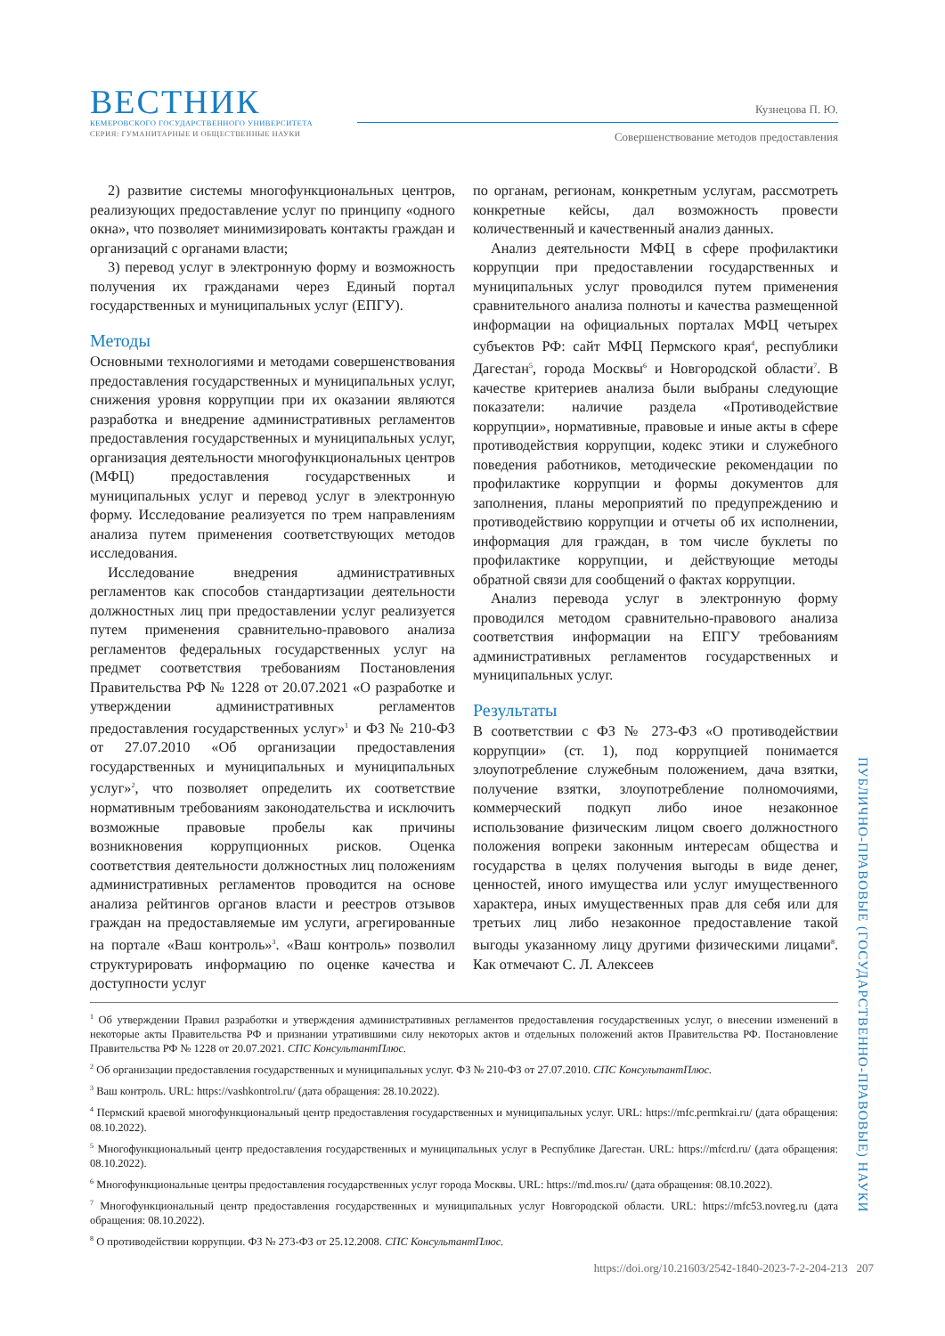ВЕСТНИК
КЕМЕРОВСКОГО ГОСУДАРСТВЕННОГО УНИВЕРСИТЕТА
СЕРИЯ: ГУМАНИТАРНЫЕ И ОБЩЕСТВЕННЫЕ НАУКИ
Кузнецова П. Ю.
Совершенствование методов предоставления
2) развитие системы многофункциональных центров, реализующих предоставление услуг по принципу «одного окна», что позволяет минимизировать контакты граждан и организаций с органами власти;
3) перевод услуг в электронную форму и возможность получения их гражданами через Единый портал государственных и муниципальных услуг (ЕПГУ).
Методы
Основными технологиями и методами совершенствования предоставления государственных и муниципальных услуг, снижения уровня коррупции при их оказании являются разработка и внедрение административных регламентов предоставления государственных и муниципальных услуг, организация деятельности многофункциональных центров (МФЦ) предоставления государственных и муниципальных услуг и перевод услуг в электронную форму. Исследование реализуется по трем направлениям анализа путем применения соответствующих методов исследования.
Исследование внедрения административных регламентов как способов стандартизации деятельности должностных лиц при предоставлении услуг реализуется путем применения сравнительно-правового анализа регламентов федеральных государственных услуг на предмет соответствия требованиям Постановления Правительства РФ № 1228 от 20.07.2021 «О разработке и утверждении административных регламентов предоставления государственных услуг»<sup>1</sup> и ФЗ № 210-ФЗ от 27.07.2010 «Об организации предоставления государственных и муниципальных и муниципальных услуг»<sup>2</sup>, что позволяет определить их соответствие нормативным требованиям законодательства и исключить возможные правовые пробелы как причины возникновения коррупционных рисков. Оценка соответствия деятельности должностных лиц положениям административных регламентов проводится на основе анализа рейтингов органов власти и реестров отзывов граждан на предоставляемые им услуги, агрегированные на портале «Ваш контроль»<sup>3</sup>. «Ваш контроль» позволил структурировать информацию по оценке качества и доступности услуг
по органам, регионам, конкретным услугам, рассмотреть конкретные кейсы, дал возможность провести количественный и качественный анализ данных.
Анализ деятельности МФЦ в сфере профилактики коррупции при предоставлении государственных и муниципальных услуг проводился путем применения сравнительного анализа полноты и качества размещенной информации на официальных порталах МФЦ четырех субъектов РФ: сайт МФЦ Пермского края<sup>4</sup>, республики Дагестан<sup>5</sup>, города Москвы<sup>6</sup> и Новгородской области<sup>7</sup>. В качестве критериев анализа были выбраны следующие показатели: наличие раздела «Противодействие коррупции», нормативные, правовые и иные акты в сфере противодействия коррупции, кодекс этики и служебного поведения работников, методические рекомендации по профилактике коррупции и формы документов для заполнения, планы мероприятий по предупреждению и противодействию коррупции и отчеты об их исполнении, информация для граждан, в том числе буклеты по профилактике коррупции, и действующие методы обратной связи для сообщений о фактах коррупции.
Анализ перевода услуг в электронную форму проводился методом сравнительно-правового анализа соответствия информации на ЕПГУ требованиям административных регламентов государственных и муниципальных услуг.
Результаты
В соответствии с ФЗ № 273-ФЗ «О противодействии коррупции» (ст. 1), под коррупцией понимается злоупотребление служебным положением, дача взятки, получение взятки, злоупотребление полномочиями, коммерческий подкуп либо иное незаконное использование физическим лицом своего должностного положения вопреки законным интересам общества и государства в целях получения выгоды в виде денег, ценностей, иного имущества или услуг имущественного характера, иных имущественных прав для себя или для третьих лиц либо незаконное предоставление такой выгоды указанному лицу другими физическими лицами<sup>8</sup>. Как отмечают С. Л. Алексеев
<sup>1</sup> Об утверждении Правил разработки и утверждения административных регламентов предоставления государственных услуг, о внесении изменений в некоторые акты Правительства РФ и признании утратившими силу некоторых актов и отдельных положений актов Правительства РФ. Постановление Правительства РФ № 1228 от 20.07.2021. СПС КонсультантПлюс.
<sup>2</sup> Об организации предоставления государственных и муниципальных услуг. ФЗ № 210-ФЗ от 27.07.2010. СПС КонсультантПлюс.
<sup>3</sup> Ваш контроль. URL: https://vashkontrol.ru/ (дата обращения: 28.10.2022).
<sup>4</sup> Пермский краевой многофункциональный центр предоставления государственных и муниципальных услуг. URL: https://mfc.permkrai.ru/ (дата обращения: 08.10.2022).
<sup>5</sup> Многофункциональный центр предоставления государственных и муниципальных услуг в Республике Дагестан. URL: https://mfcrd.ru/ (дата обращения: 08.10.2022).
<sup>6</sup> Многофункциональные центры предоставления государственных услуг города Москвы. URL: https://md.mos.ru/ (дата обращения: 08.10.2022).
<sup>7</sup> Многофункциональный центр предоставления государственных и муниципальных услуг Новгородской области. URL: https://mfc53.novreg.ru (дата обращения: 08.10.2022).
<sup>8</sup> О противодействии коррупции. ФЗ № 273-ФЗ от 25.12.2008. СПС КонсультантПлюс.
ПУБЛИЧНО-ПРАВОВЫЕ (ГОСУДАРСТВЕННО-ПРАВОВЫЕ) НАУКИ
https://doi.org/10.21603/2542-1840-2023-7-2-204-213 207